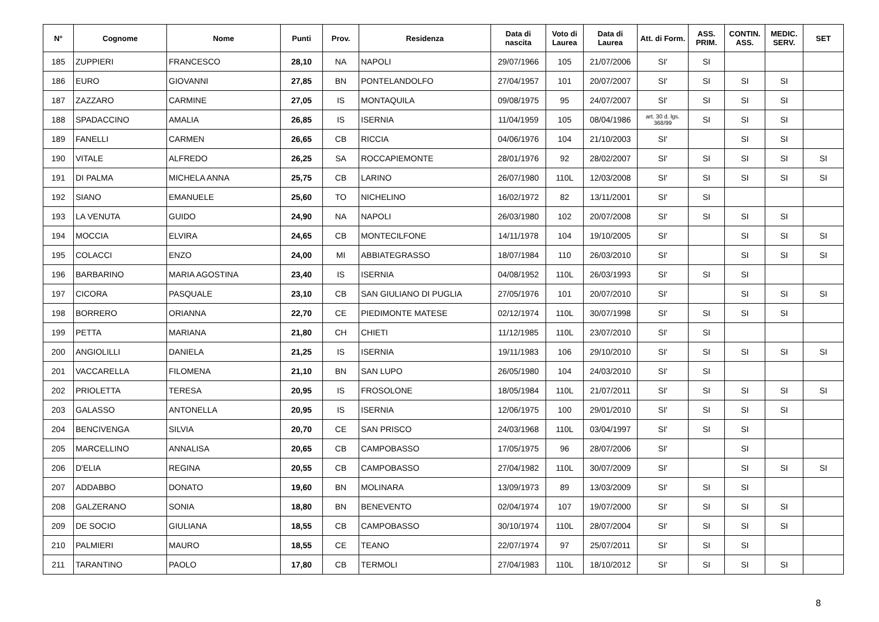| N° | Cognome | Nome | Punti | Prov. | Residenza | Data di nascita | Voto di Laurea | Data di Laurea | Att. di Form. | ASS. PRIM. | CONTIN. ASS. | MEDIC. SERV. | SET |
| --- | --- | --- | --- | --- | --- | --- | --- | --- | --- | --- | --- | --- | --- |
| 185 | ZUPPIERI | FRANCESCO | 28,10 | NA | NAPOLI | 29/07/1966 | 105 | 21/07/2006 | SI' | SI | | | |
| 186 | EURO | GIOVANNI | 27,85 | BN | PONTELANDOLFO | 27/04/1957 | 101 | 20/07/2007 | SI' | SI | SI | SI | |
| 187 | ZAZZARO | CARMINE | 27,05 | IS | MONTAQUILA | 09/08/1975 | 95 | 24/07/2007 | SI' | SI | SI | SI | |
| 188 | SPADACCINO | AMALIA | 26,85 | IS | ISERNIA | 11/04/1959 | 105 | 08/04/1986 | art. 30 d. lgs. 368/99 | SI | SI | SI | |
| 189 | FANELLI | CARMEN | 26,65 | CB | RICCIA | 04/06/1976 | 104 | 21/10/2003 | SI' | | SI | SI | |
| 190 | VITALE | ALFREDO | 26,25 | SA | ROCCAPIEMONTE | 28/01/1976 | 92 | 28/02/2007 | SI' | SI | SI | SI | SI |
| 191 | DI PALMA | MICHELA ANNA | 25,75 | CB | LARINO | 26/07/1980 | 110L | 12/03/2008 | SI' | SI | SI | SI | SI |
| 192 | SIANO | EMANUELE | 25,60 | TO | NICHELINO | 16/02/1972 | 82 | 13/11/2001 | SI' | SI | | | |
| 193 | LA VENUTA | GUIDO | 24,90 | NA | NAPOLI | 26/03/1980 | 102 | 20/07/2008 | SI' | SI | SI | SI | |
| 194 | MOCCIA | ELVIRA | 24,65 | CB | MONTECILFONE | 14/11/1978 | 104 | 19/10/2005 | SI' | | SI | SI | SI |
| 195 | COLACCI | ENZO | 24,00 | MI | ABBIATEGRASSO | 18/07/1984 | 110 | 26/03/2010 | SI' | | SI | SI | SI |
| 196 | BARBARINO | MARIA AGOSTINA | 23,40 | IS | ISERNIA | 04/08/1952 | 110L | 26/03/1993 | SI' | SI | SI | | |
| 197 | CICORA | PASQUALE | 23,10 | CB | SAN GIULIANO DI PUGLIA | 27/05/1976 | 101 | 20/07/2010 | SI' | | SI | SI | SI |
| 198 | BORRERO | ORIANNA | 22,70 | CE | PIEDIMONTE MATESE | 02/12/1974 | 110L | 30/07/1998 | SI' | SI | SI | SI | |
| 199 | PETTA | MARIANA | 21,80 | CH | CHIETI | 11/12/1985 | 110L | 23/07/2010 | SI' | SI | | | |
| 200 | ANGIOLILLI | DANIELA | 21,25 | IS | ISERNIA | 19/11/1983 | 106 | 29/10/2010 | SI' | SI | SI | SI | SI |
| 201 | VACCARELLA | FILOMENA | 21,10 | BN | SAN LUPO | 26/05/1980 | 104 | 24/03/2010 | SI' | SI | | | |
| 202 | PRIOLETTA | TERESA | 20,95 | IS | FROSOLONE | 18/05/1984 | 110L | 21/07/2011 | SI' | SI | SI | SI | SI |
| 203 | GALASSO | ANTONELLA | 20,95 | IS | ISERNIA | 12/06/1975 | 100 | 29/01/2010 | SI' | SI | SI | SI | |
| 204 | BENCIVENGA | SILVIA | 20,70 | CE | SAN PRISCO | 24/03/1968 | 110L | 03/04/1997 | SI' | SI | SI | | |
| 205 | MARCELLINO | ANNALISA | 20,65 | CB | CAMPOBASSO | 17/05/1975 | 96 | 28/07/2006 | SI' | | SI | | |
| 206 | D'ELIA | REGINA | 20,55 | CB | CAMPOBASSO | 27/04/1982 | 110L | 30/07/2009 | SI' | | SI | SI | SI |
| 207 | ADDABBO | DONATO | 19,60 | BN | MOLINARA | 13/09/1973 | 89 | 13/03/2009 | SI' | SI | SI | | |
| 208 | GALZERANO | SONIA | 18,80 | BN | BENEVENTO | 02/04/1974 | 107 | 19/07/2000 | SI' | SI | SI | SI | |
| 209 | DE SOCIO | GIULIANA | 18,55 | CB | CAMPOBASSO | 30/10/1974 | 110L | 28/07/2004 | SI' | SI | SI | SI | |
| 210 | PALMIERI | MAURO | 18,55 | CE | TEANO | 22/07/1974 | 97 | 25/07/2011 | SI' | SI | SI | | |
| 211 | TARANTINO | PAOLO | 17,80 | CB | TERMOLI | 27/04/1983 | 110L | 18/10/2012 | SI' | SI | SI | SI | |
8